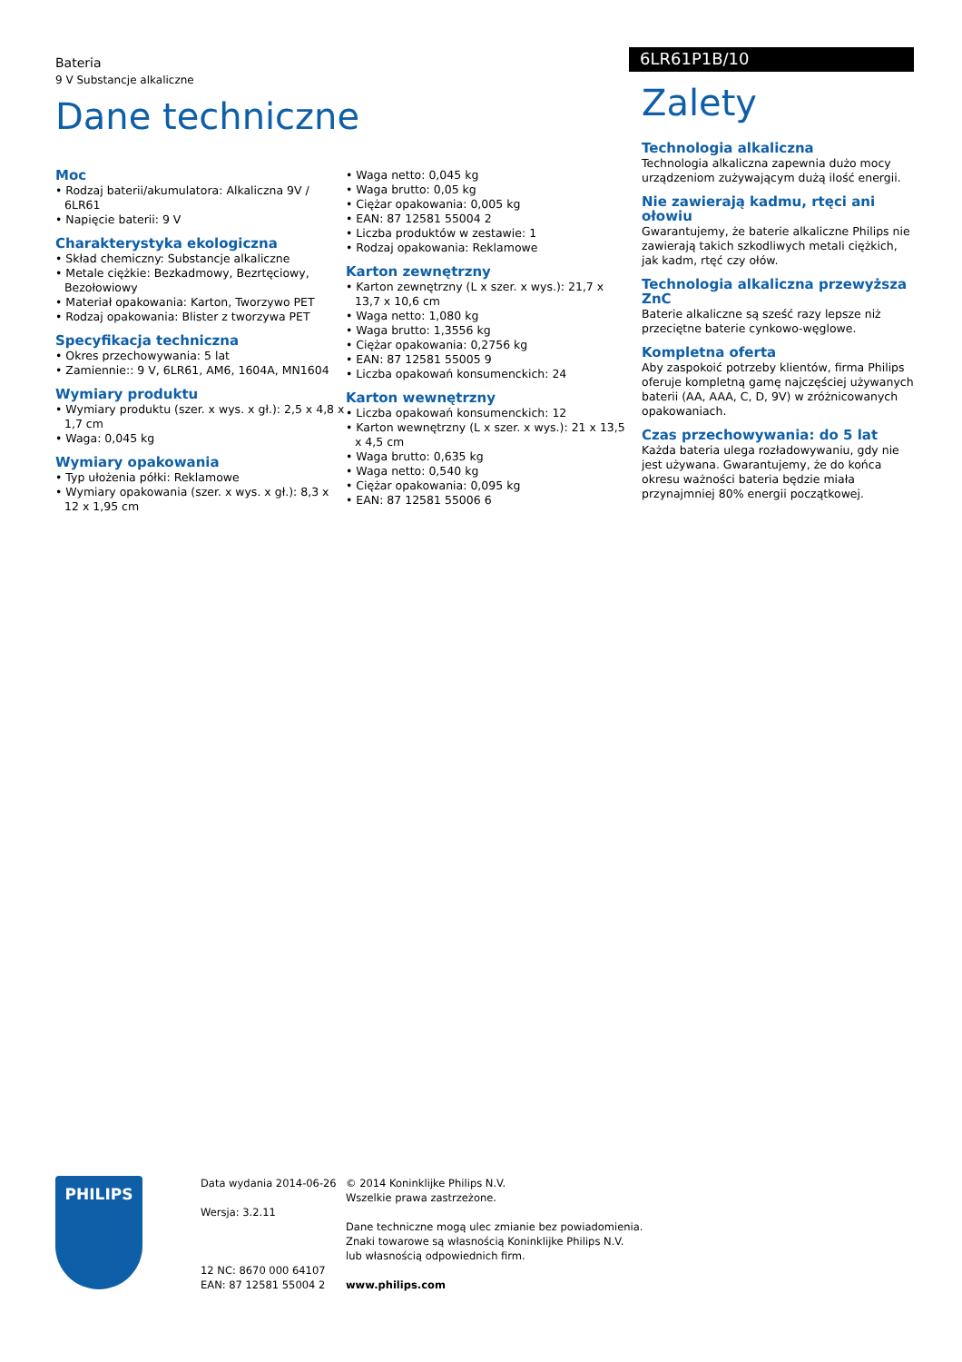Bateria
9 V Substancje alkaliczne
6LR61P1B/10
Dane techniczne
Moc
• Rodzaj baterii/akumulatora: Alkaliczna 9V / 6LR61
• Napięcie baterii: 9 V
Charakterystyka ekologiczna
• Skład chemiczny: Substancje alkaliczne
• Metale ciężkie: Bezkadmowy, Bezrtęciowy, Bezołowiowy
• Materiał opakowania: Karton, Tworzywo PET
• Rodzaj opakowania: Blister z tworzywa PET
Specyfikacja techniczna
• Okres przechowywania: 5 lat
• Zamiennie:: 9 V, 6LR61, AM6, 1604A, MN1604
Wymiary produktu
• Wymiary produktu (szer. x wys. x gł.): 2,5 x 4,8 x 1,7 cm
• Waga: 0,045 kg
Wymiary opakowania
• Typ ułożenia półki: Reklamowe
• Wymiary opakowania (szer. x wys. x gł.): 8,3 x 12 x 1,95 cm
• Waga netto: 0,045 kg
• Waga brutto: 0,05 kg
• Ciężar opakowania: 0,005 kg
• EAN: 87 12581 55004 2
• Liczba produktów w zestawie: 1
• Rodzaj opakowania: Reklamowe
Karton zewnętrzny
• Karton zewnętrzny (L x szer. x wys.): 21,7 x 13,7 x 10,6 cm
• Waga netto: 1,080 kg
• Waga brutto: 1,3556 kg
• Ciężar opakowania: 0,2756 kg
• EAN: 87 12581 55005 9
• Liczba opakowań konsumenckich: 24
Karton wewnętrzny
• Liczba opakowań konsumenckich: 12
• Karton wewnętrzny (L x szer. x wys.): 21 x 13,5 x 4,5 cm
• Waga brutto: 0,635 kg
• Waga netto: 0,540 kg
• Ciężar opakowania: 0,095 kg
• EAN: 87 12581 55006 6
Zalety
Technologia alkaliczna
Technologia alkaliczna zapewnia dużo mocy urządzeniom zużywającym dużą ilość energii.
Nie zawierają kadmu, rtęci ani ołowiu
Gwarantujemy, że baterie alkaliczne Philips nie zawierają takich szkodliwych metali ciężkich, jak kadm, rtęć czy ołów.
Technologia alkaliczna przewyższa ZnC
Baterie alkaliczne są sześć razy lepsze niż przeciętne baterie cynkowo-węglowe.
Kompletna oferta
Aby zaspokoić potrzeby klientów, firma Philips oferuje kompletną gamę najczęściej używanych baterii (AA, AAA, C, D, 9V) w zróżnicowanych opakowaniach.
Czas przechowywania: do 5 lat
Każda bateria ulega rozładowywaniu, gdy nie jest używana. Gwarantujemy, że do końca okresu ważności bateria będzie miała przynajmniej 80% energii początkowej.
PHILIPS
Data wydania 2014-06-26
Wersja: 3.2.11
12 NC: 8670 000 64107
EAN: 87 12581 55004 2
© 2014 Koninklijke Philips N.V.
Wszelkie prawa zastrzeżone.
Dane techniczne mogą ulec zmianie bez powiadomienia.
Znaki towarowe są własnością Koninklijke Philips N.V.
lub własnością odpowiednich firm.
www.philips.com